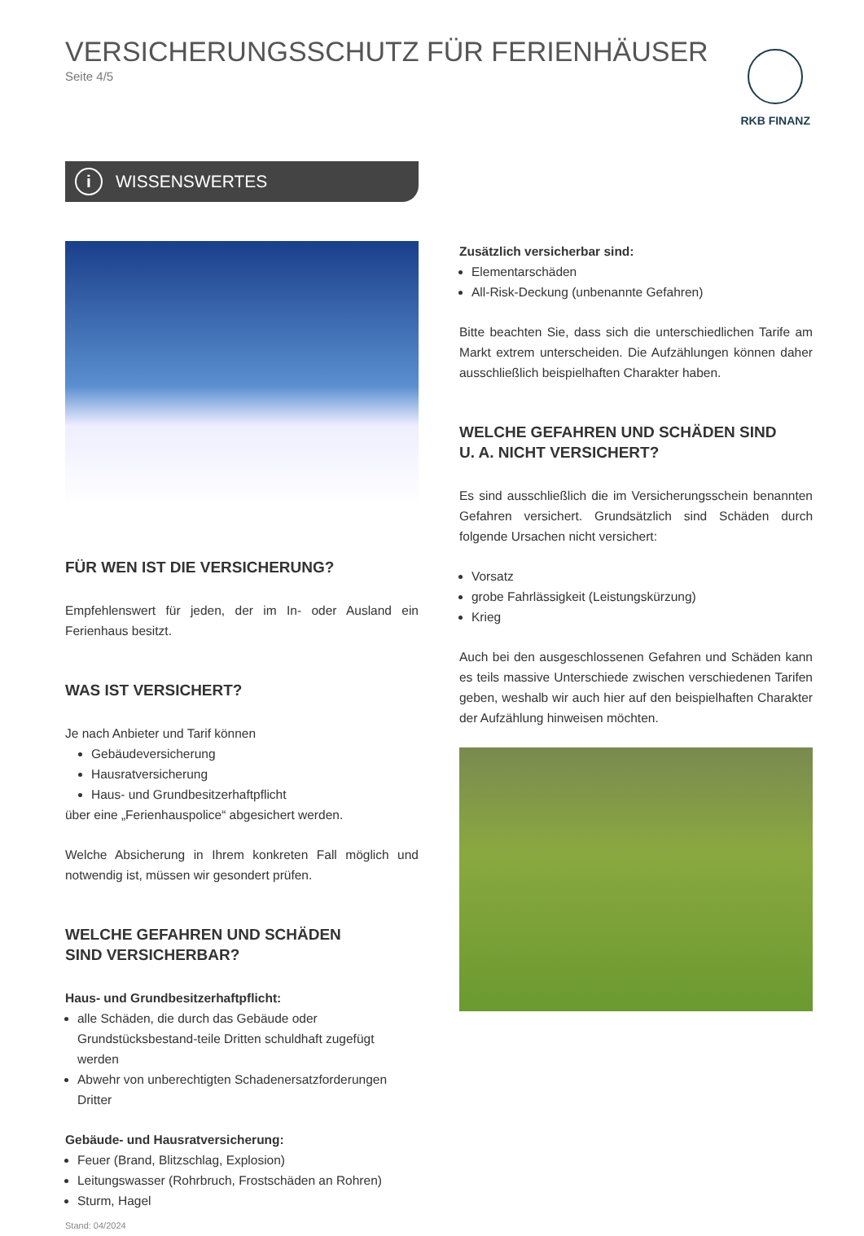RKB FINANZ
VERSICHERUNGSSCHUTZ FÜR FERIENHÄUSER
Seite 4/5
i WISSENSWERTES
FÜR WEN IST DIE VERSICHERUNG?
Empfehlenswert für jeden, der im In- oder Ausland ein Ferienhaus besitzt.
WAS IST VERSICHERT?
Je nach Anbieter und Tarif können
Gebäudeversicherung
Hausratversicherung
Haus- und Grundbesitzerhaftpflicht
über eine „Ferienhauspolice“ abgesichert werden.
Welche Absicherung in Ihrem konkreten Fall möglich und notwendig ist, müssen wir gesondert prüfen.
WELCHE GEFAHREN UND SCHÄDEN
SIND VERSICHERBAR?
Haus- und Grundbesitzerhaftpflicht:
alle Schäden, die durch das Gebäude oder Grundstücksbestand-teile Dritten schuldhaft zugefügt werden
Abwehr von unberechtigten Schadenersatzforderungen Dritter
Gebäude- und Hausratversicherung:
Feuer (Brand, Blitzschlag, Explosion)
Leitungswasser (Rohrbruch, Frostschäden an Rohren)
Sturm, Hagel
Stand: 04/2024
Zusätzlich versicherbar sind:
Elementarschäden
All-Risk-Deckung (unbenannte Gefahren)
Bitte beachten Sie, dass sich die unterschiedlichen Tarife am Markt extrem unterscheiden. Die Aufzählungen können daher ausschließlich beispielhaften Charakter haben.
WELCHE GEFAHREN UND SCHÄDEN SIND
U. A. NICHT VERSICHERT?
Es sind ausschließlich die im Versicherungsschein benannten Gefahren versichert. Grundsätzlich sind Schäden durch folgende Ursachen nicht versichert:
Vorsatz
grobe Fahrlässigkeit (Leistungskürzung)
Krieg
Auch bei den ausgeschlossenen Gefahren und Schäden kann es teils massive Unterschiede zwischen verschiedenen Tarifen geben, weshalb wir auch hier auf den beispielhaften Charakter der Aufzählung hinweisen möchten.